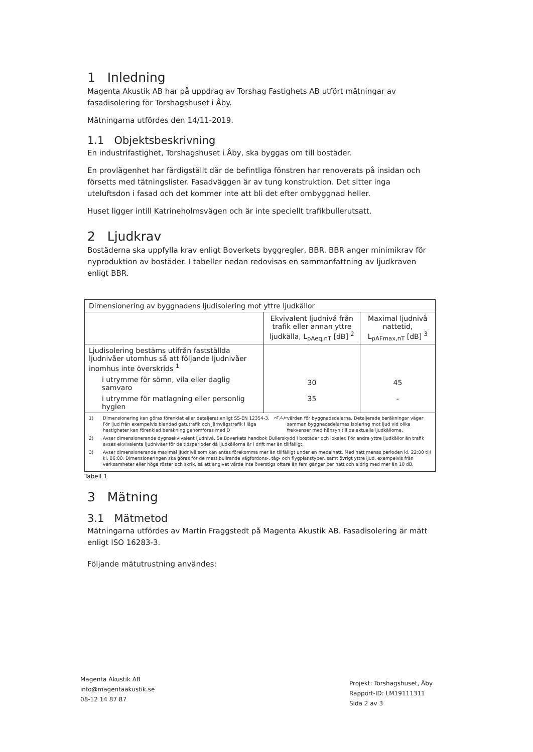1 Inledning
Magenta Akustik AB har på uppdrag av Torshag Fastighets AB utfört mätningar av fasadisolering för Torshagshuset i Åby.
Mätningarna utfördes den 14/11-2019.
1.1 Objektsbeskrivning
En industrifastighet, Torshagshuset i Åby, ska byggas om till bostäder.
En provlägenhet har färdigställt där de befintliga fönstren har renoverats på insidan och försetts med tätningslister. Fasadväggen är av tung konstruktion. Det sitter inga uteluftsdon i fasad och det kommer inte att bli det efter ombyggnad heller.
Huset ligger intill Katrineholmsvägen och är inte speciellt trafikbullerutsatt.
2 Ljudkrav
Bostäderna ska uppfylla krav enligt Boverkets byggregler, BBR. BBR anger minimikrav för nyproduktion av bostäder. I tabeller nedan redovisas en sammanfattning av ljudkraven enligt BBR.
| Dimensionering av byggnadens ljudisolering mot yttre ljudkällor | | |
| | Ekvivalent ljudnivå från trafik eller annan yttre ljudkälla, L<sub>pAeq,nT</sub> [dB] <sup>2</sup> | Maximal ljudnivå nattetid, L<sub>pAFmax,nT</sub> [dB] <sup>3</sup> |
| Ljudisolering bestäms utifrån fastställda ljudnivåer utomhus så att följande ljudnivåer inomhus inte överskrids <sup>1</sup> i utrymme för sömn, vila eller daglig samvaro i utrymme för matlagning eller personlig hygien | 30 35 | 45 - |
| 1) Dimensionering kan göras förenklat eller detaljerat enligt SS-EN 12354-3. För ljud från exempelvis blandad gatutrafik och järnvägstrafik i låga hastigheter kan förenklad beräkning genomföras med D<sub>nT,A,tr</sub> värden för byggnadsdelarna. Detaljerade beräkningar väger samman byggnadsdelarnas isolering mot ljud vid olika frekvenser med hänsyn till de aktuella ljudkällorna. 2) Avser dimensionerande dygnsekvivalent ljudnivå. Se Boverkets handbok Bullerskydd i bostäder och lokaler. För andra yttre ljudkällor än trafik avses ekvivalenta ljudnivåer för de tidsperioder då ljudkällorna är i drift mer än tillfälligt. 3) Avser dimensionerande maximal ljudnivå som kan antas förekomma mer än tillfälligt under en medelnatt. Med natt menas perioden kl. 22:00 till kl. 06:00. Dimensioneringen ska göras för de mest bullrande vägfordons-, tåg- och flygplanstyper, samt övrigt yttre ljud, exempelvis från verksamheter eller höga röster och skrik, så att angivet värde inte överstigs oftare än fem gånger per natt och aldrig med mer än 10 dB. | | |
Tabell 1
3 Mätning
3.1 Mätmetod
Mätningarna utfördes av Martin Fraggstedt på Magenta Akustik AB. Fasadisolering är mätt enligt ISO 16283-3.
Följande mätutrustning användes:
Magenta Akustik AB
info@magentaakustik.se
08-12 14 87 87
Projekt: Torshagshuset, Åby
Rapport-ID: LM19111311
Sida 2 av 3